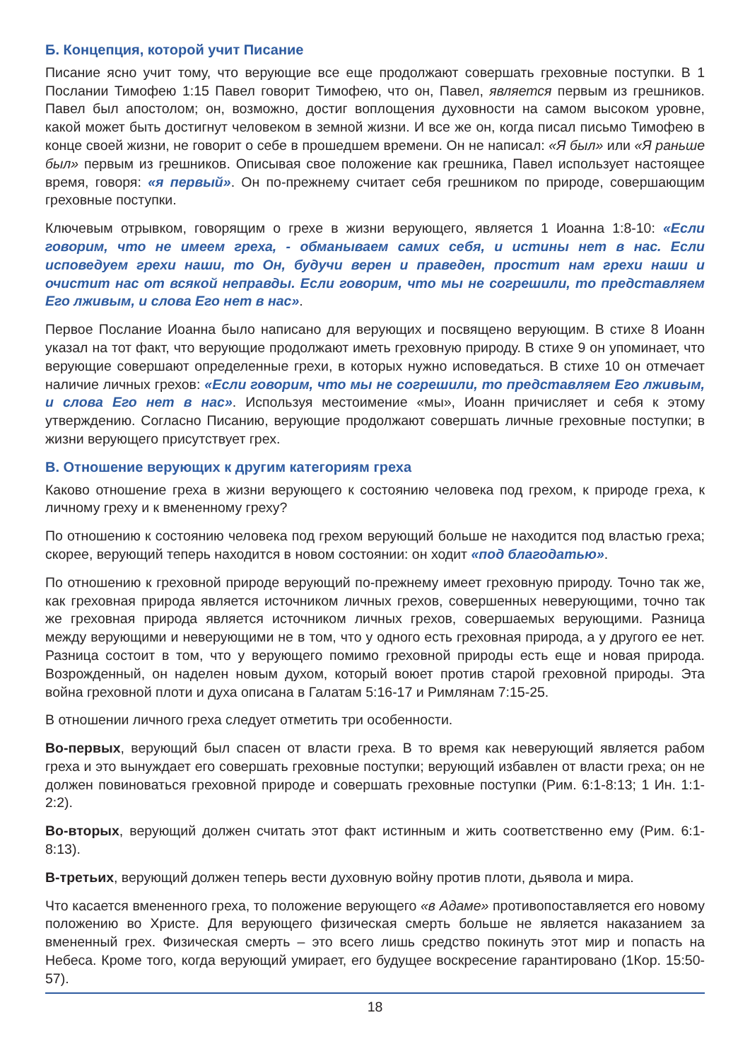Б. Концепция, которой учит Писание
Писание ясно учит тому, что верующие все еще продолжают совершать греховные поступки. В 1 Послании Тимофею 1:15 Павел говорит Тимофею, что он, Павел, является первым из грешников. Павел был апостолом; он, возможно, достиг воплощения духовности на самом высоком уровне, какой может быть достигнут человеком в земной жизни. И все же он, когда писал письмо Тимофею в конце своей жизни, не говорит о себе в прошедшем времени. Он не написал: «Я был» или «Я раньше был» первым из грешников. Описывая свое положение как грешника, Павел использует настоящее время, говоря: «я первый». Он по-прежнему считает себя грешником по природе, совершающим греховные поступки.
Ключевым отрывком, говорящим о грехе в жизни верующего, является 1 Иоанна 1:8-10: «Если говорим, что не имеем греха, - обманываем самих себя, и истины нет в нас. Если исповедуем грехи наши, то Он, будучи верен и праведен, простит нам грехи наши и очистит нас от всякой неправды. Если говорим, что мы не согрешили, то представляем Его лживым, и слова Его нет в нас».
Первое Послание Иоанна было написано для верующих и посвящено верующим. В стихе 8 Иоанн указал на тот факт, что верующие продолжают иметь греховную природу. В стихе 9 он упоминает, что верующие совершают определенные грехи, в которых нужно исповедаться. В стихе 10 он отмечает наличие личных грехов: «Если говорим, что мы не согрешили, то представляем Его лживым, и слова Его нет в нас». Используя местоимение «мы», Иоанн причисляет и себя к этому утверждению. Согласно Писанию, верующие продолжают совершать личные греховные поступки; в жизни верующего присутствует грех.
В. Отношение верующих к другим категориям греха
Каково отношение греха в жизни верующего к состоянию человека под грехом, к природе греха, к личному греху и к вмененному греху?
По отношению к состоянию человека под грехом верующий больше не находится под властью греха; скорее, верующий теперь находится в новом состоянии: он ходит «под благодатью».
По отношению к греховной природе верующий по-прежнему имеет греховную природу. Точно так же, как греховная природа является источником личных грехов, совершенных неверующими, точно так же греховная природа является источником личных грехов, совершаемых верующими. Разница между верующими и неверующими не в том, что у одного есть греховная природа, а у другого ее нет. Разница состоит в том, что у верующего помимо греховной природы есть еще и новая природа. Возрожденный, он наделен новым духом, который воюет против старой греховной природы. Эта война греховной плоти и духа описана в Галатам 5:16-17 и Римлянам 7:15-25.
В отношении личного греха следует отметить три особенности.
Во-первых, верующий был спасен от власти греха. В то время как неверующий является рабом греха и это вынуждает его совершать греховные поступки; верующий избавлен от власти греха; он не должен повиноваться греховной природе и совершать греховные поступки (Рим. 6:1-8:13; 1 Ин. 1:1-2:2).
Во-вторых, верующий должен считать этот факт истинным и жить соответственно ему (Рим. 6:1-8:13).
В-третьих, верующий должен теперь вести духовную войну против плоти, дьявола и мира.
Что касается вмененного греха, то положение верующего «в Адаме» противопоставляется его новому положению во Христе. Для верующего физическая смерть больше не является наказанием за вмененный грех. Физическая смерть – это всего лишь средство покинуть этот мир и попасть на Небеса. Кроме того, когда верующий умирает, его будущее воскресение гарантировано (1Кор. 15:50-57).
18